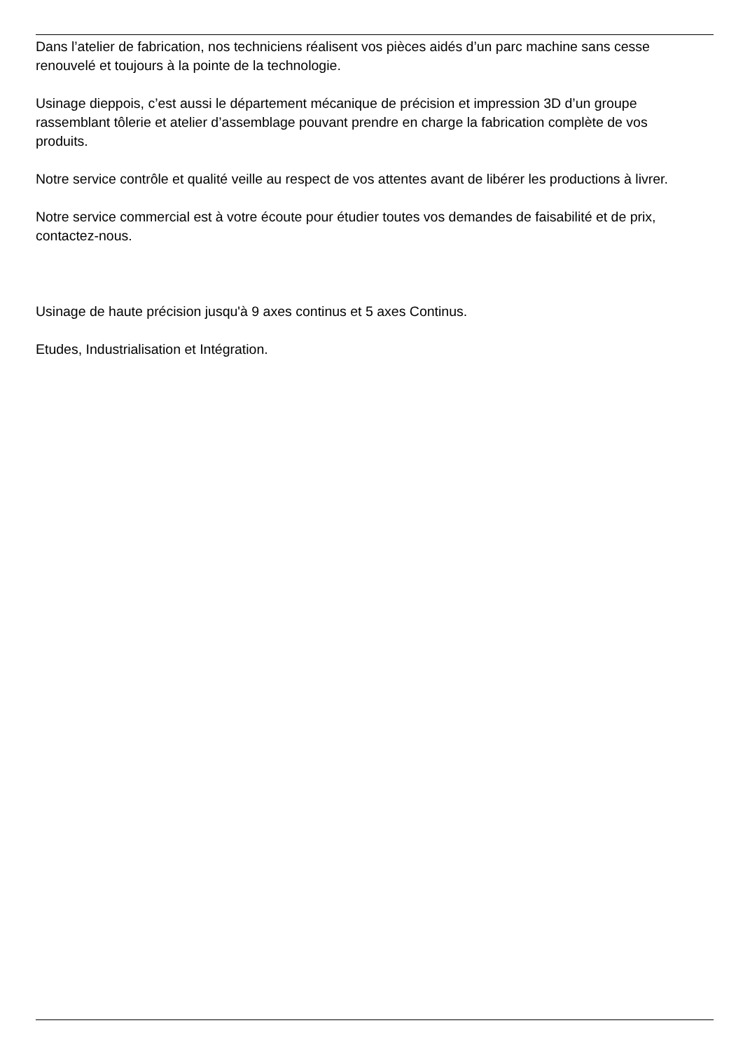Dans l’atelier de fabrication, nos techniciens réalisent vos pièces aidés d’un parc machine sans cesse renouvelé et toujours à la pointe de la technologie.
Usinage dieppois, c’est aussi le département mécanique de précision et impression 3D d’un groupe rassemblant tôlerie et atelier d’assemblage pouvant prendre en charge la fabrication complète de vos produits.
Notre service contrôle et qualité veille au respect de vos attentes avant de libérer les productions à livrer.
Notre service commercial est à votre écoute pour étudier toutes vos demandes de faisabilité et de prix, contactez-nous.
Usinage de haute précision jusqu'à 9 axes continus et 5 axes Continus.
Etudes, Industrialisation et Intégration.